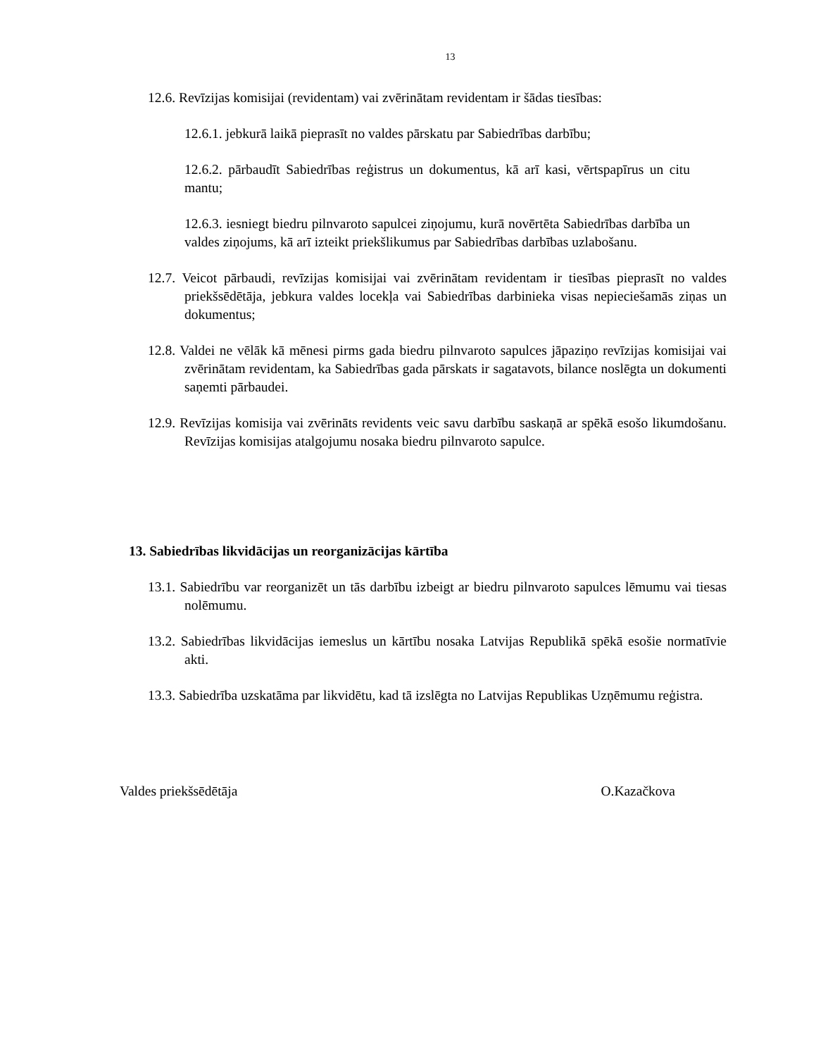13
12.6. Revīzijas komisijai (revidentam) vai zvērinātam revidentam ir šādas tiesības:
12.6.1. jebkurā laikā pieprasīt no valdes pārskatu par Sabiedrības darbību;
12.6.2. pārbaudīt Sabiedrības reģistrus un dokumentus, kā arī kasi, vērtspapīrus un citu mantu;
12.6.3. iesniegt biedru pilnvaroto sapulcei ziņojumu, kurā novērtēta Sabiedrības darbība un valdes ziņojums, kā arī izteikt priekšlikumus par Sabiedrības darbības uzlabošanu.
12.7. Veicot pārbaudi, revīzijas komisijai vai zvērinātam revidentam ir tiesības pieprasīt no valdes priekšsēdētāja, jebkura valdes locekļa vai Sabiedrības darbinieka visas nepieciešamās ziņas un dokumentus;
12.8. Valdei ne vēlāk kā mēnesi pirms gada biedru pilnvaroto sapulces jāpaziņo revīzijas komisijai vai zvērinātam revidentam, ka Sabiedrības gada pārskats ir sagatavots, bilance noslēgta un dokumenti saņemti pārbaudei.
12.9. Revīzijas komisija vai zvērināts revidents veic savu darbību saskaņā ar spēkā esošo likumdošanu. Revīzijas komisijas atalgojumu nosaka biedru pilnvaroto sapulce.
13. Sabiedrības likvidācijas un reorganizācijas kārtība
13.1. Sabiedrību var reorganizēt un tās darbību izbeigt ar biedru pilnvaroto sapulces lēmumu vai tiesas nolēmumu.
13.2. Sabiedrības likvidācijas iemeslus un kārtību nosaka Latvijas Republikā spēkā esošie normatīvie akti.
13.3. Sabiedrība uzskatāma par likvidētu, kad tā izslēgta no Latvijas Republikas Uzņēmumu reģistra.
Valdes priekšsēdētāja O.Kazačkova